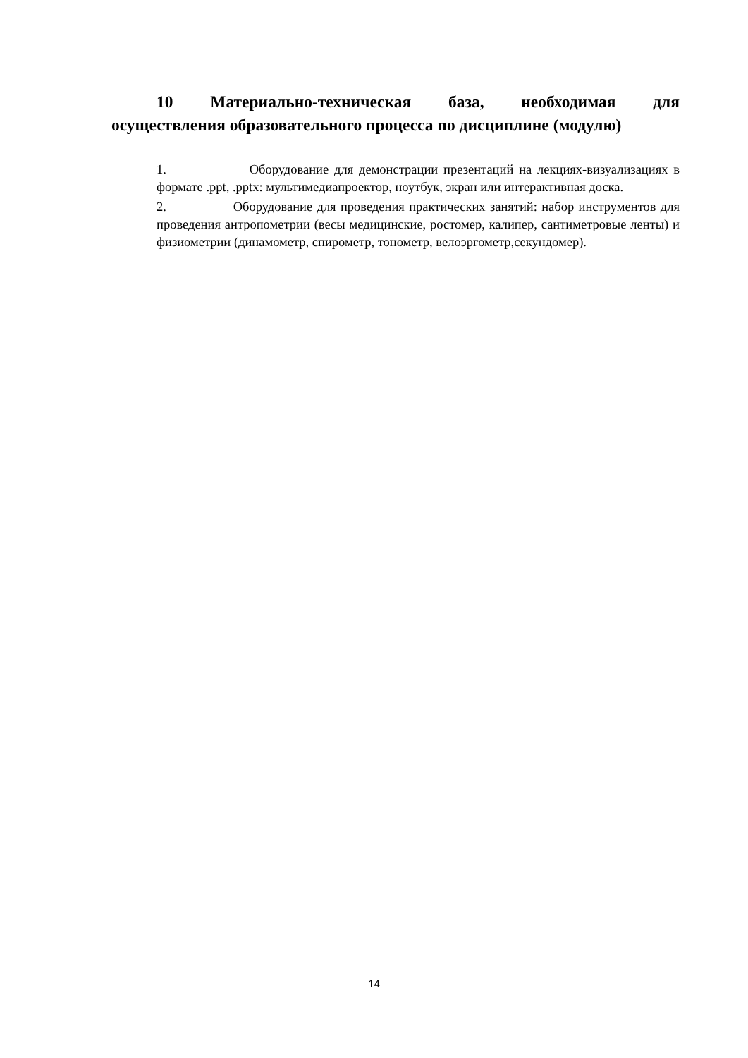10 Материально-техническая база, необходимая для
осуществления образовательного процесса по дисциплине (модулю)
1. Оборудование для демонстрации презентаций на лекциях-визуализациях в формате .ppt, .pptx: мультимедиапроектор, ноутбук, экран или интерактивная доска.
2. Оборудование для проведения практических занятий: набор инструментов для проведения антропометрии (весы медицинские, ростомер, калипер, сантиметровые ленты) и физиометрии (динамометр, спирометр, тонометр, велоэргометр,секундомер).
14